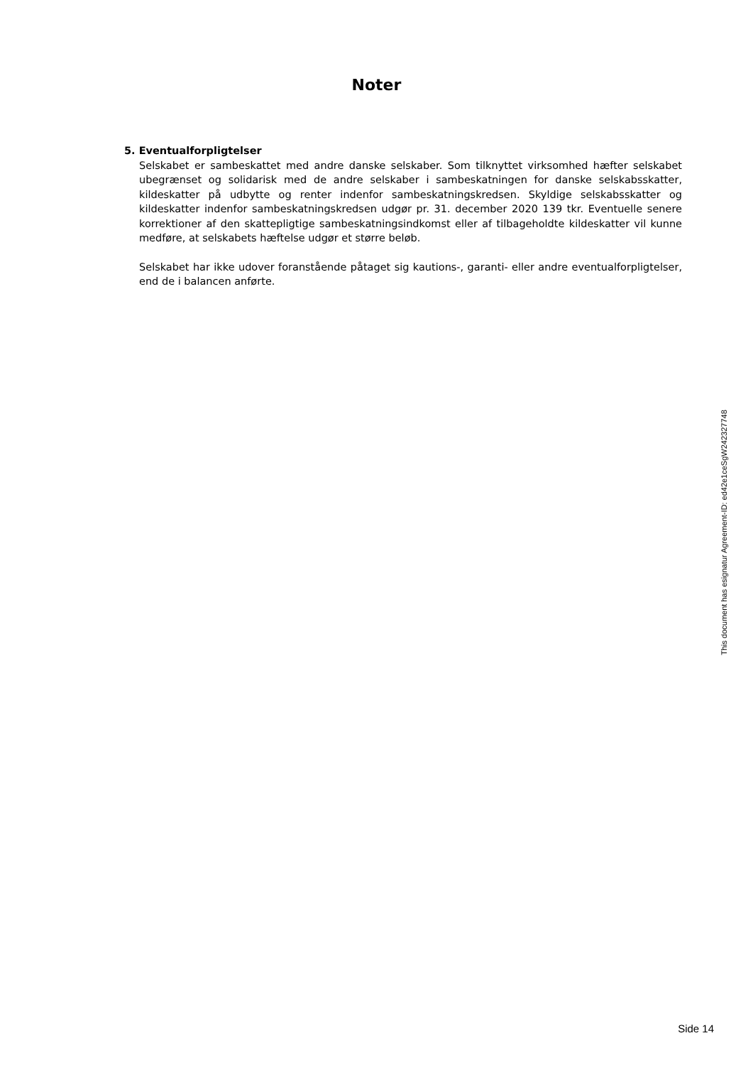Noter
5. Eventualforpligtelser
Selskabet er sambeskattet med andre danske selskaber. Som tilknyttet virksomhed hæfter selskabet ubegrænset og solidarisk med de andre selskaber i sambeskatningen for danske selskabsskatter, kildeskatter på udbytte og renter indenfor sambeskatningskredsen. Skyldige selskabsskatter og kildeskatter indenfor sambeskatningskredsen udgør pr. 31. december 2020 139 tkr. Eventuelle senere korrektioner af den skattepligtige sambeskatningsindkomst eller af tilbageholdte kildeskatter vil kunne medføre, at selskabets hæftelse udgør et større beløb.
Selskabet har ikke udover foranstående påtaget sig kautions-, garanti- eller andre eventualforpligtelser, end de i balancen anførte.
This document has esignatur Agreement-ID: ed42e1ceSgW242327748
Side 14